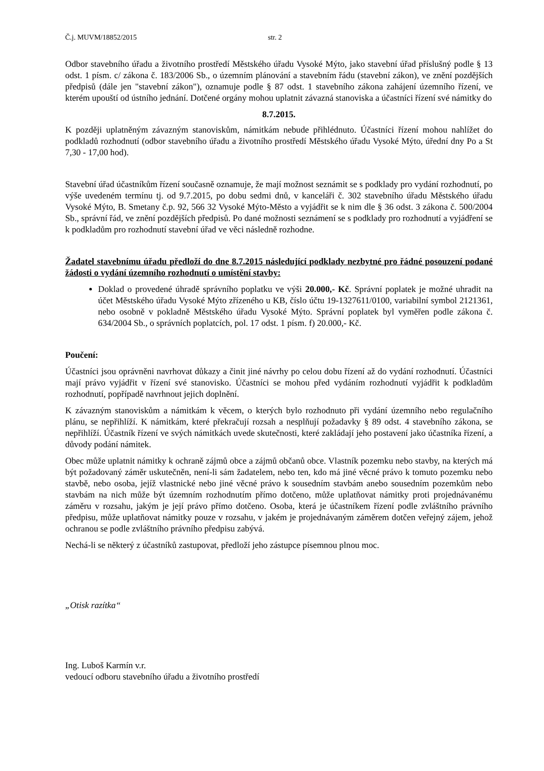Č.j. MUVM/18852/2015 str. 2
Odbor stavebního úřadu a životního prostředí Městského úřadu Vysoké Mýto, jako stavební úřad příslušný podle § 13 odst. 1 písm. c/ zákona č. 183/2006 Sb., o územním plánování a stavebním řádu (stavební zákon), ve znění pozdějších předpisů (dále jen "stavební zákon"), oznamuje podle § 87 odst. 1 stavebního zákona zahájení územního řízení, ve kterém upouští od ústního jednání. Dotčené orgány mohou uplatnit závazná stanoviska a účastníci řízení své námitky do
8.7.2015.
K později uplatněným závazným stanoviskům, námitkám nebude přihlédnuto. Účastníci řízení mohou nahlížet do podkladů rozhodnutí (odbor stavebního úřadu a životního prostředí Městského úřadu Vysoké Mýto, úřední dny Po a St 7,30 - 17,00 hod).
Stavební úřad účastníkům řízení současně oznamuje, že mají možnost seznámit se s podklady pro vydání rozhodnutí, po výše uvedeném termínu tj. od 9.7.2015, po dobu sedmi dnů, v kanceláři č. 302 stavebního úřadu Městského úřadu Vysoké Mýto, B. Smetany č.p. 92, 566 32 Vysoké Mýto-Město a vyjádřit se k nim dle § 36 odst. 3 zákona č. 500/2004 Sb., správní řád, ve znění pozdějších předpisů. Po dané možnosti seznámení se s podklady pro rozhodnutí a vyjádření se k podkladům pro rozhodnutí stavební úřad ve věci následně rozhodne.
Žadatel stavebnímu úřadu předloží do dne 8.7.2015 následující podklady nezbytné pro řádné posouzení podané žádosti o vydání územního rozhodnutí o umístění stavby:
Doklad o provedené úhradě správního poplatku ve výši 20.000,- Kč. Správní poplatek je možné uhradit na účet Městského úřadu Vysoké Mýto zřízeného u KB, číslo účtu 19-1327611/0100, variabilní symbol 2121361, nebo osobně v pokladně Městského úřadu Vysoké Mýto. Správní poplatek byl vyměřen podle zákona č. 634/2004 Sb., o správních poplatcích, pol. 17 odst. 1 písm. f) 20.000,- Kč.
Poučení:
Účastníci jsou oprávněni navrhovat důkazy a činit jiné návrhy po celou dobu řízení až do vydání rozhodnutí. Účastníci mají právo vyjádřit v řízení své stanovisko. Účastníci se mohou před vydáním rozhodnutí vyjádřit k podkladům rozhodnutí, popřípadě navrhnout jejich doplnění.
K závazným stanoviskům a námitkám k věcem, o kterých bylo rozhodnuto při vydání územního nebo regulačního plánu, se nepřihlíží. K námitkám, které překračují rozsah a nesplňují požadavky § 89 odst. 4 stavebního zákona, se nepřihlíží. Účastník řízení ve svých námitkách uvede skutečnosti, které zakládají jeho postavení jako účastníka řízení, a důvody podání námitek.
Obec může uplatnit námitky k ochraně zájmů obce a zájmů občanů obce. Vlastník pozemku nebo stavby, na kterých má být požadovaný záměr uskutečněn, není-li sám žadatelem, nebo ten, kdo má jiné věcné právo k tomuto pozemku nebo stavbě, nebo osoba, jejíž vlastnické nebo jiné věcné právo k sousedním stavbám anebo sousedním pozemkům nebo stavbám na nich může být územním rozhodnutím přímo dotčeno, může uplatňovat námitky proti projednávanému záměru v rozsahu, jakým je její právo přímo dotčeno. Osoba, která je účastníkem řízení podle zvláštního právního předpisu, může uplatňovat námitky pouze v rozsahu, v jakém je projednávaným záměrem dotčen veřejný zájem, jehož ochranou se podle zvláštního právního předpisu zabývá.
Nechá-li se některý z účastníků zastupovat, předloží jeho zástupce písemnou plnou moc.
„Otisk razítka“
Ing. Luboš Karmín v.r.
vedoucí odboru stavebního úřadu a životního prostředí